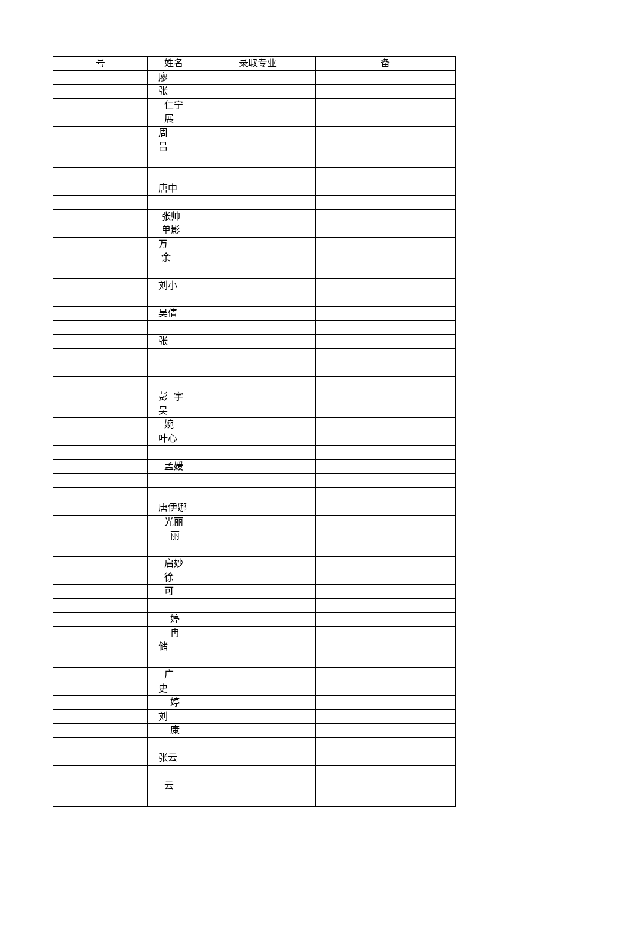| 号 | 姓名 | 录取专业 | 备 |
| --- | --- | --- | --- |
| | 廖 | | |
| | 张 | | |
| | 仁宁 | | |
| | 展 | | |
| | 周 | | |
| | 吕 | | |
| | 唐中 | | |
| | 张帅 | | |
| | 单影 | | |
| | 万 | | |
| | 余 | | |
| | 刘小 | | |
| | 吴倩 | | |
| | 张 | | |
| | 彭 宇 | | |
| | 吴 | | |
| | 婉 | | |
| | 叶心 | | |
| | 孟媛 | | |
| | 唐伊娜 | | |
| | 光丽 | | |
| | 丽 | | |
| | 启妙 | | |
| | 徐 | | |
| | 可 | | |
| | 婷 | | |
| | 冉 | | |
| | 储 | | |
| | 广 | | |
| | 史 | | |
| | 婷 | | |
| | 刘 | | |
| | 康 | | |
| | 张云 | | |
| | 云 | | |